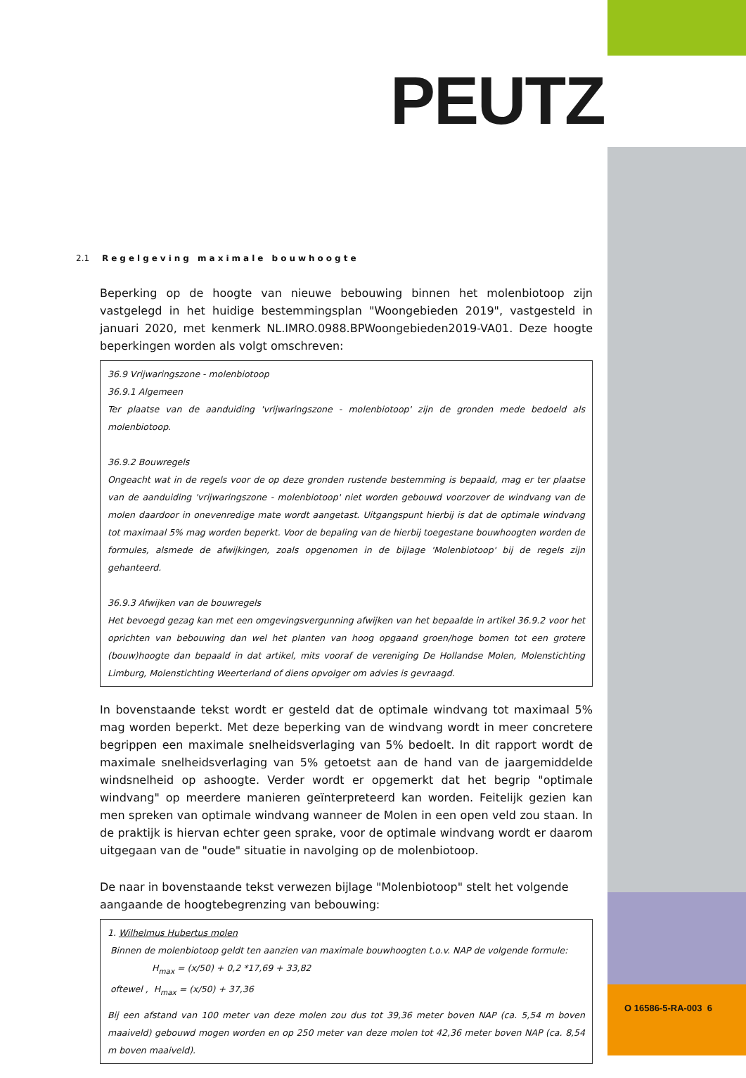PEUTZ
2.1 Regelgeving maximale bouwhoogte
Beperking op de hoogte van nieuwe bebouwing binnen het molenbiotoop zijn vastgelegd in het huidige bestemmingsplan "Woongebieden 2019", vastgesteld in januari 2020, met kenmerk NL.IMRO.0988.BPWoongebieden2019-VA01. Deze hoogte beperkingen worden als volgt omschreven:
36.9 Vrijwaringszone - molenbiotoop
36.9.1 Algemeen
Ter plaatse van de aanduiding 'vrijwaringszone - molenbiotoop' zijn de gronden mede bedoeld als molenbiotoop.
36.9.2 Bouwregels
Ongeacht wat in de regels voor de op deze gronden rustende bestemming is bepaald, mag er ter plaatse van de aanduiding 'vrijwaringszone - molenbiotoop' niet worden gebouwd voorzover de windvang van de molen daardoor in onevenredige mate wordt aangetast. Uitgangspunt hierbij is dat de optimale windvang tot maximaal 5% mag worden beperkt. Voor de bepaling van de hierbij toegestane bouwhoogten worden de formules, alsmede de afwijkingen, zoals opgenomen in de bijlage 'Molenbiotoop' bij de regels zijn gehanteerd.
36.9.3 Afwijken van de bouwregels
Het bevoegd gezag kan met een omgevingsvergunning afwijken van het bepaalde in artikel 36.9.2 voor het oprichten van bebouwing dan wel het planten van hoog opgaand groen/hoge bomen tot een grotere (bouw)hoogte dan bepaald in dat artikel, mits vooraf de vereniging De Hollandse Molen, Molenstichting Limburg, Molenstichting Weerterland of diens opvolger om advies is gevraagd.
In bovenstaande tekst wordt er gesteld dat de optimale windvang tot maximaal 5% mag worden beperkt. Met deze beperking van de windvang wordt in meer concretere begrippen een maximale snelheidsverlaging van 5% bedoelt. In dit rapport wordt de maximale snelheidsverlaging van 5% getoetst aan de hand van de jaargemiddelde windsnelheid op ashoogte. Verder wordt er opgemerkt dat het begrip "optimale windvang" op meerdere manieren geïnterpreteerd kan worden. Feitelijk gezien kan men spreken van optimale windvang wanneer de Molen in een open veld zou staan. In de praktijk is hiervan echter geen sprake, voor de optimale windvang wordt er daarom uitgegaan van de "oude" situatie in navolging op de molenbiotoop.
De naar in bovenstaande tekst verwezen bijlage "Molenbiotoop" stelt het volgende aangaande de hoogtebegrenzing van bebouwing:
1. Wilhelmus Hubertus molen
Binnen de molenbiotoop geldt ten aanzien van maximale bouwhoogten t.o.v. NAP de volgende formule:
H<sub>max</sub> = (x/50) + 0,2 *17,69 + 33,82
oftewel , H<sub>max</sub> = (x/50) + 37,36
Bij een afstand van 100 meter van deze molen zou dus tot 39,36 meter boven NAP (ca. 5,54 m boven maaiveld) gebouwd mogen worden en op 250 meter van deze molen tot 42,36 meter boven NAP (ca. 8,54 m boven maaiveld).
O 16586-5-RA-003 6